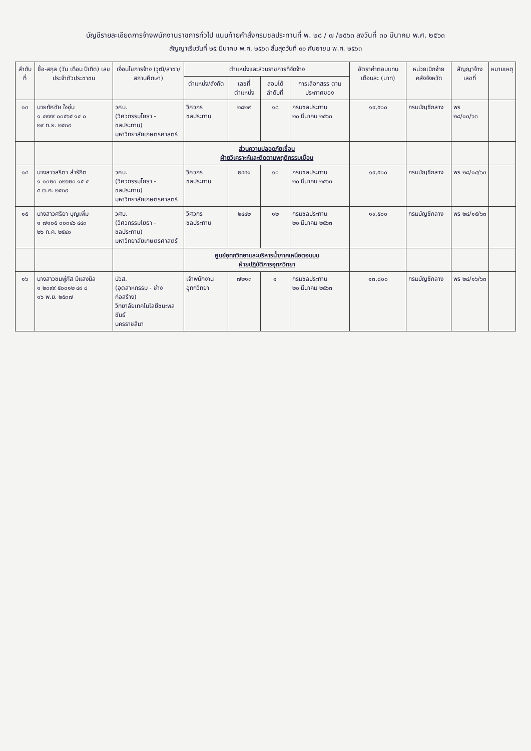บัญชีรายละเอียดการจ้างพนักงานราชการทั่วไป แนบท้ายคำสั่งกรมชลประทานที่ พ. ๒๘ / ๗ /๒๕๖๓ ลงวันที่ ๓๐ มีนาคม พ.ศ. ๒๕๖๓
สัญญาเริ่มวันที่ ๒๕ มีนาคม พ.ศ. ๒๕๖๓ สิ้นสุดวันที่ ๓๐ กันยายน พ.ศ. ๒๕๖๓
| ลำดับที่ | ชื่อ-สกุล (วัน เดือน ปีเกิด) เลขประจำตัวประชาชน | เงื่อนไขการจ้าง (วุฒิ/สาขา/สถานศึกษา) | ตำแหน่งและส่วนราชการที่จัดจ้าง | | | | อัตราค่าตอบแทน เดือนละ (บาท) | หน่วยเบิกจ่าย คลังจังหวัด | สัญญาจ้าง เลขที่ | หมายเหตุ |
| --- | --- | --- | --- | --- | --- | --- | --- | --- | --- | --- |
| | | | ตำแหน่ง/สังกัด | เลขที่ ตำแหน่ง | สอบได้ ลำดับที่ | การเลือกสรร ตามประกาศของ | | | | |
| ๑๓ | นายทัศชัย ใจอุ่น ๑ ๔๙๙๙ ๐๐๕๖๕ ๑๔ ๐ ๒๙ ก.ย. ๒๕๓๙ | วศบ. (วิศวกรรมโยธา - ชลประทาน) มหาวิทยาลัยเกษตรศาสตร์ | วิศวกรชลประทาน | ๒๘๒๙ | ๑๘ | กรมชลประทาน ๒๐ มีนาคม ๒๕๖๓ | ๑๙,๕๐๐ | กรมบัญชีกลาง | พร ๒๘/๑๓/๖๓ | |
| | | | ส่วนความปลอดภัยเขื่อน ฝ่ายวิเคราะห์และติดตามพฤติกรรมเขื่อน | | | | | | | |
| ๑๔ | นางสาวสริตา สำรักิต ๑ ๑๐๒๐ ๐๒๖๒๐ ๑๕ ๔ ๕ ต.ค. ๒๕๓๙ | วศบ. (วิศวกรรมโยธา - ชลประทาน) มหาวิทยาลัยเกษตรศาสตร์ | วิศวกรชลประทาน | ๒๔๔๑ | ๑๐ | กรมชลประทาน ๒๐ มีนาคม ๒๕๖๓ | ๑๙,๕๐๐ | กรมบัญชีกลาง | พร ๒๘/๑๔/๖๓ | |
| ๑๕ | นางสาวศริยา บุญเพิ่ม ๑ ๗๑๐๕ ๐๐๓๔๖ ๔๔๓ ๒๖ ก.ค. ๒๕๔๐ | วศบ. (วิศวกรรมโยธา - ชลประทาน) มหาวิทยาลัยเกษตรศาสตร์ | วิศวกรชลประทาน | ๒๔๔๒ | ๑๒ | กรมชลประทาน ๒๐ มีนาคม ๒๕๖๓ | ๑๙,๕๐๐ | กรมบัญชีกลาง | พร ๒๘/๑๕/๖๓ | |
| | | | ศูนย์อุทกวิทยาและบริหารน้ำภาคเหนือตอนบน ฝ่ายปฏิบัติการอุทกวิทยา | | | | | | | |
| ๑๖ | นางสาวชมพู่ภัส มีแสงนิล ๑ ๒๐๙๙ ๕๐๐๑๒ ๔๙ ๘ ๑๖ พ.ย. ๒๕๓๗ | ปวส. (อุตสาหกรรม - ช่างก่อสร้าง) วิทยาลัยเทคโนโลยีชนะพลขันธ์ นครราชสีมา | เจ้าพนักงานอุทกวิทยา | ๗๒๑๓ | ๑ | กรมชลประทาน ๒๐ มีนาคม ๒๕๖๓ | ๑๓,๘๐๐ | กรมบัญชีกลาง | พร ๒๘/๑๖/๖๓ | |